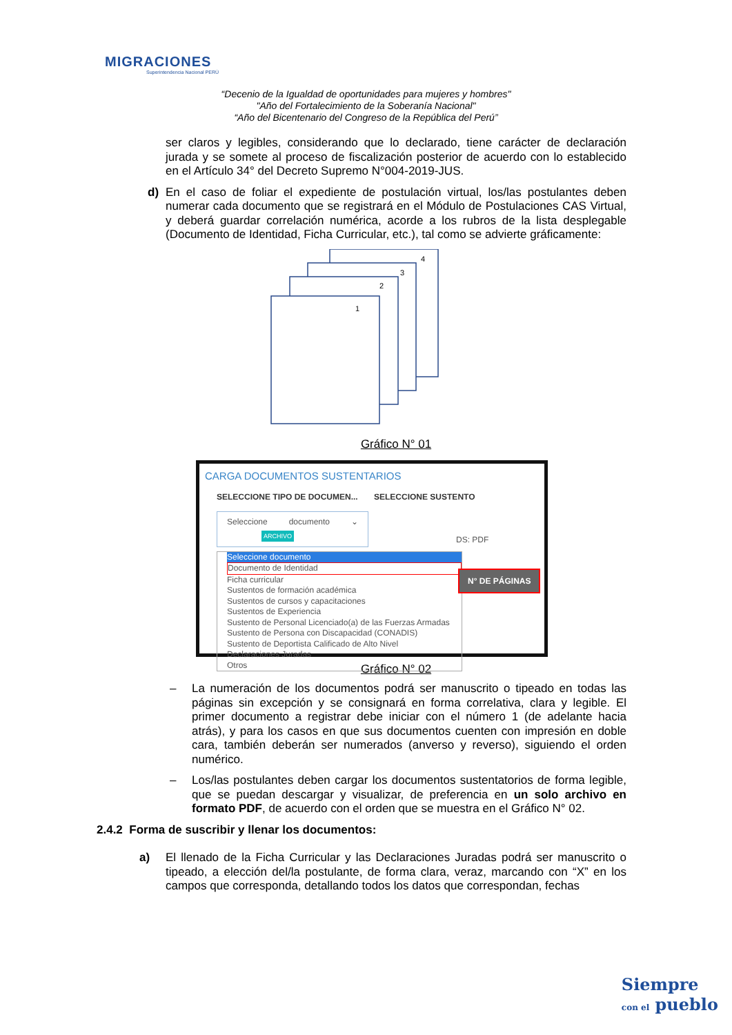MIGRACIONES
Superintendencia Nacional PERÚ
“Decenio de la Igualdad de oportunidades para mujeres y hombres"
"Año del Fortalecimiento de la Soberanía Nacional"
“Año del Bicentenario del Congreso de la República del Perú”
ser claros y legibles, considerando que lo declarado, tiene carácter de declaración jurada y se somete al proceso de fiscalización posterior de acuerdo con lo establecido en el Artículo 34° del Decreto Supremo N°004-2019-JUS.
d) En el caso de foliar el expediente de postulación virtual, los/las postulantes deben numerar cada documento que se registrará en el Módulo de Postulaciones CAS Virtual, y deberá guardar correlación numérica, acorde a los rubros de la lista desplegable (Documento de Identidad, Ficha Curricular, etc.), tal como se advierte gráficamente:
4
3
2
1
Gráfico N° 01
CARGA DOCUMENTOS SUSTENTARIOS
SELECCIONE TIPO DE DOCUMEN... SELECCIONE SUSTENTO
Seleccione documento ⌄ ARCHIVO
Seleccione documento
Documento de Identidad
Ficha curricular
Sustentos de formación académica
Sustentos de cursos y capacitaciones
Sustentos de Experiencia
Sustento de Personal Licenciado(a) de las Fuerzas Armadas
Sustento de Persona con Discapacidad (CONADIS)
Sustento de Deportista Calificado de Alto Nivel
Declaraciones Juradas
Otros
N° DE PÁGINAS
DS: PDF
Gráfico N° 02
– La numeración de los documentos podrá ser manuscrito o tipeado en todas las páginas sin excepción y se consignará en forma correlativa, clara y legible. El primer documento a registrar debe iniciar con el número 1 (de adelante hacia atrás), y para los casos en que sus documentos cuenten con impresión en doble cara, también deberán ser numerados (anverso y reverso), siguiendo el orden numérico.
– Los/las postulantes deben cargar los documentos sustentatorios de forma legible, que se puedan descargar y visualizar, de preferencia en un solo archivo en formato PDF, de acuerdo con el orden que se muestra en el Gráfico N° 02.
2.4.2 Forma de suscribir y llenar los documentos:
a) El llenado de la Ficha Curricular y las Declaraciones Juradas podrá ser manuscrito o tipeado, a elección del/la postulante, de forma clara, veraz, marcando con “X” en los campos que corresponda, detallando todos los datos que correspondan, fechas
Siempre
con el pueblo